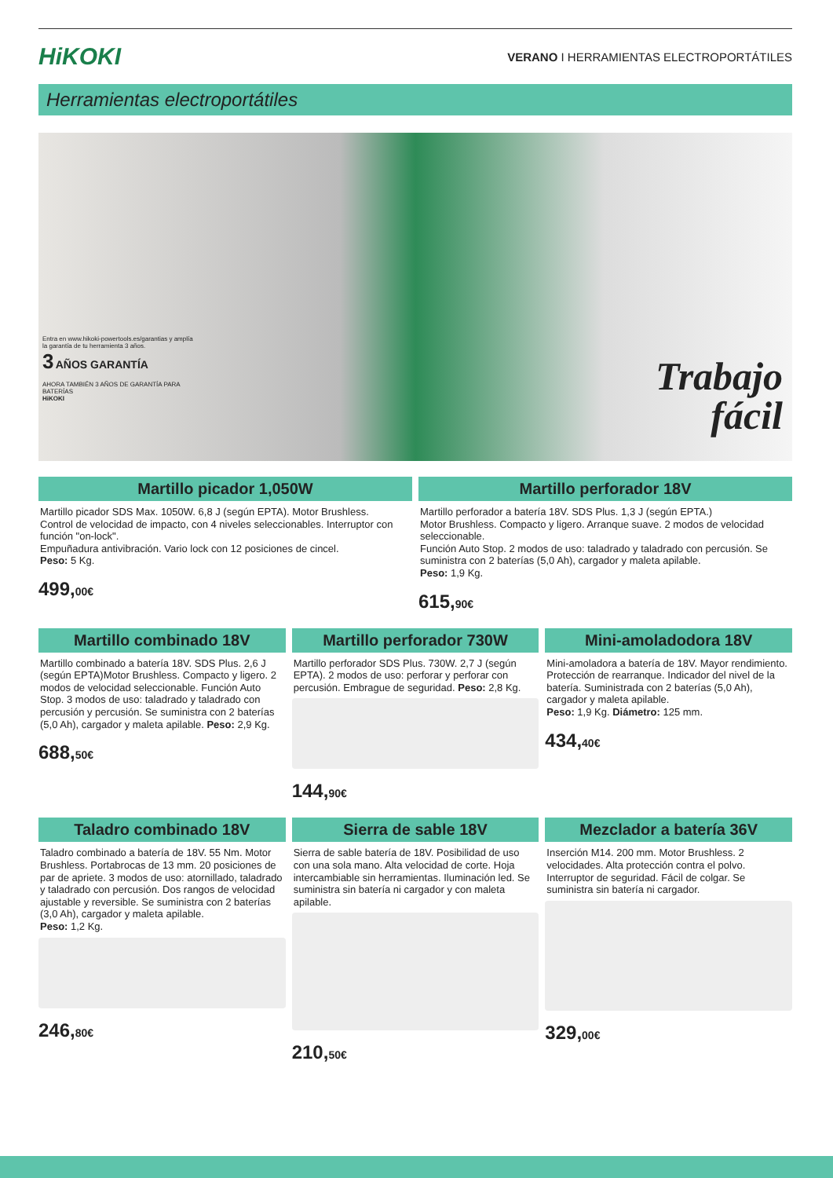HiKOKI
VERANO I HERRAMIENTAS ELECTROPORTÁTILES
Herramientas electroportátiles
Entra en www.hikoki-powertools.es/garantias y amplía la garantía de tu herramienta 3 años.
3 AÑOS GARANTÍA
AHORA TAMBIÉN 3 AÑOS DE GARANTÍA PARA BATERÍAS
HiKOKI
Trabajo
fácil
Martillo picador 1,050W
Martillo picador SDS Max. 1050W. 6,8 J (según EPTA). Motor Brushless.
Control de velocidad de impacto, con 4 niveles seleccionables. Interruptor con función "on-lock".
Empuñadura antivibración. Vario lock con 12 posiciones de cincel.
Peso: 5 Kg.
499,00€
Martillo perforador 18V
Martillo perforador a batería 18V. SDS Plus. 1,3 J (según EPTA.)
Motor Brushless. Compacto y ligero. Arranque suave. 2 modos de velocidad seleccionable.
Función Auto Stop. 2 modos de uso: taladrado y taladrado con percusión. Se suministra con 2 baterías (5,0 Ah), cargador y maleta apilable.
Peso: 1,9 Kg.
615,90€
Martillo combinado 18V
Martillo combinado a batería 18V. SDS Plus. 2,6 J (según EPTA)Motor Brushless. Compacto y ligero. 2 modos de velocidad seleccionable. Función Auto Stop. 3 modos de uso: taladrado y taladrado con percusión y percusión. Se suministra con 2 baterías (5,0 Ah), cargador y maleta apilable. Peso: 2,9 Kg.
688,50€
Martillo perforador 730W
Martillo perforador SDS Plus. 730W. 2,7 J (según EPTA). 2 modos de uso: perforar y perforar con percusión. Embrague de seguridad. Peso: 2,8 Kg.
144,90€
Mini-amoladodora 18V
Mini-amoladora a batería de 18V. Mayor rendimiento. Protección de rearranque. Indicador del nivel de la batería. Suministrada con 2 baterías (5,0 Ah), cargador y maleta apilable.
Peso: 1,9 Kg. Diámetro: 125 mm.
434,40€
Taladro combinado 18V
Taladro combinado a batería de 18V. 55 Nm. Motor Brushless. Portabrocas de 13 mm. 20 posiciones de par de apriete. 3 modos de uso: atornillado, taladrado y taladrado con percusión. Dos rangos de velocidad ajustable y reversible. Se suministra con 2 baterías (3,0 Ah), cargador y maleta apilable.
Peso: 1,2 Kg.
246,80€
Sierra de sable 18V
Sierra de sable batería de 18V. Posibilidad de uso con una sola mano. Alta velocidad de corte. Hoja intercambiable sin herramientas. Iluminación led. Se suministra sin batería ni cargador y con maleta apilable.
210,50€
Mezclador a batería 36V
Inserción M14. 200 mm. Motor Brushless. 2 velocidades. Alta protección contra el polvo. Interruptor de seguridad. Fácil de colgar. Se suministra sin batería ni cargador.
329,00€